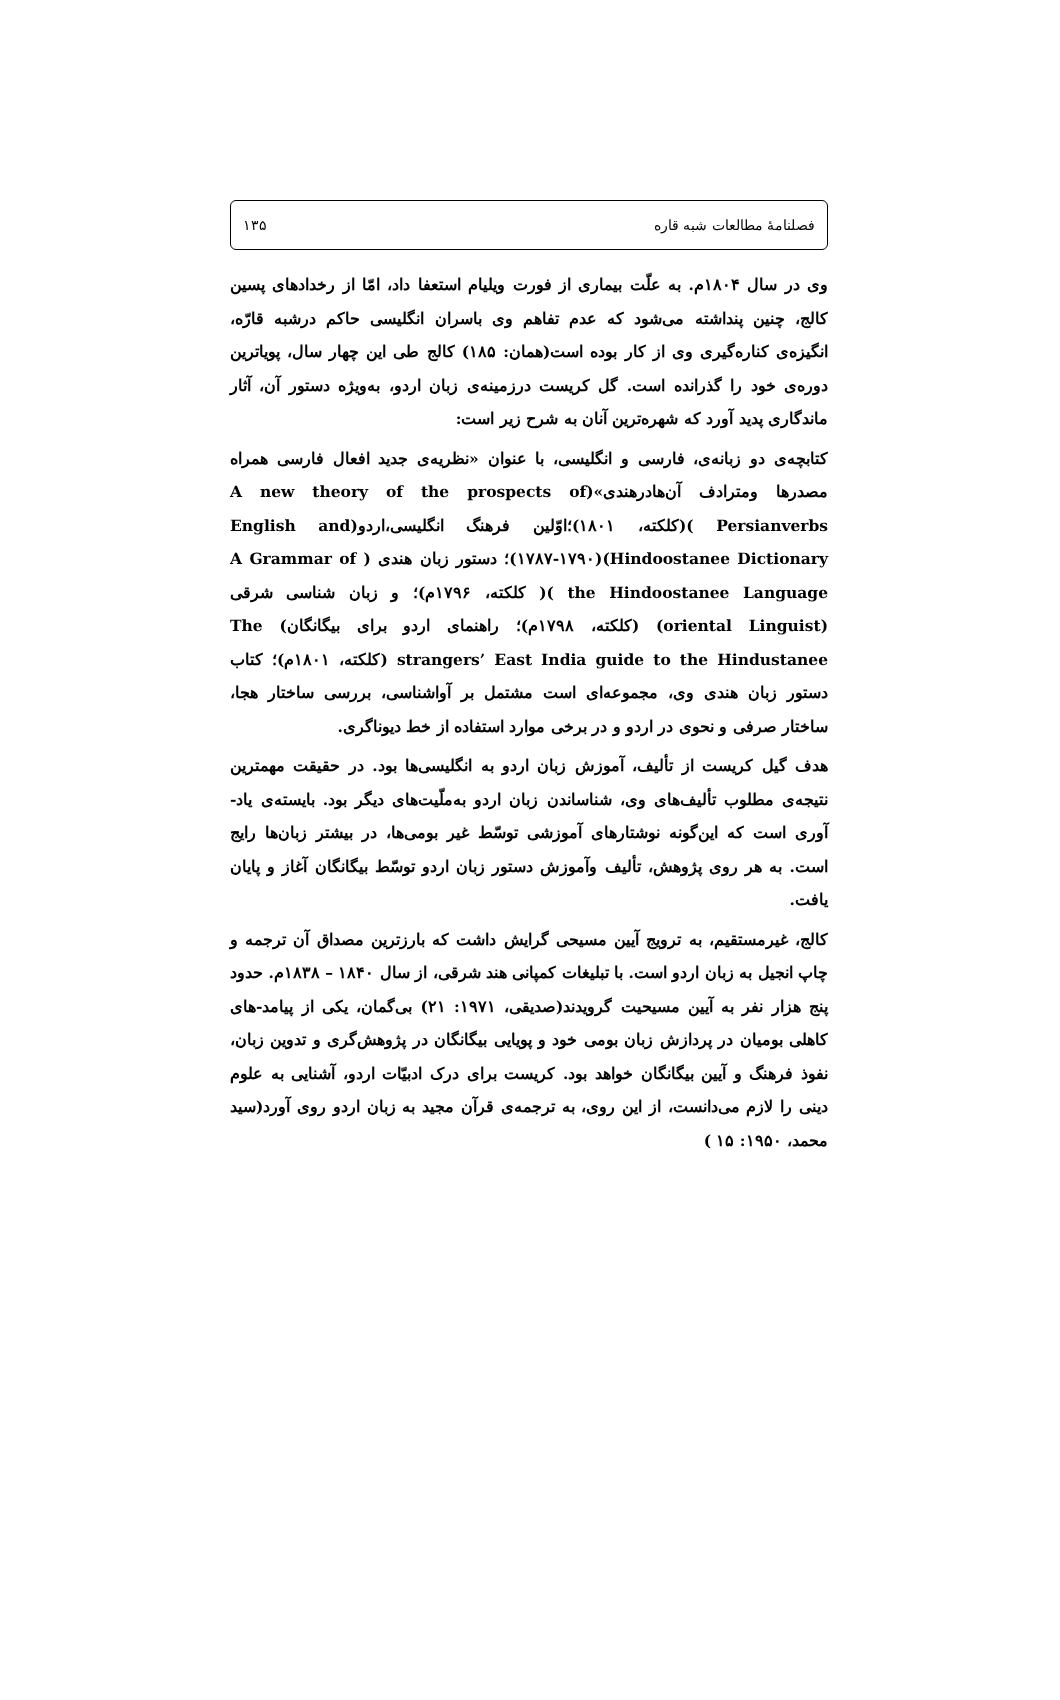فصلنامهٔ مطالعات شبه قاره ۱۳۵
وی در سال ۱۸۰۴م. به علّت بیماری از فورت ویلیام استعفا داد، امّا از رخدادهای پسین کالج، چنین پنداشته می‌شود که عدم تفاهم وی با‌سران انگلیسی حاکم درشبه قارّه، انگیزه‌ی کناره‌گیری وی از کار بوده است(همان: ۱۸۵) کالج طی این چهار سال، پویاترین دوره‌ی خود را گذرانده است. گل کریست درزمینه‌ی زبان اردو، به‌ویژه دستور آن، آثار ماندگاری پدید آورد که شهره‌ترین آنان به شرح زیر است:
کتابچه‌ی دو زبانه‌ی، فارسی و انگلیسی، با عنوان «نظریه‌ی جدید افعال فارسی همراه مصدرها ومترادف آن‌هادرهندی»(A new theory of the prospects of Persianverbs )(کلکته، ۱۸۰۱)؛اوّلین فرهنگ انگلیسی،اردو(English and Hindoostanee Dictionary)(۱۷۸۷-۱۷۹۰)؛ دستور زبان هندی ( A Grammar of the Hindoostanee Language )( کلکته، ۱۷۹۶م)؛ و زبان شناسی شرقی (oriental Linguist) (کلکته، ۱۷۹۸م)؛ راهنمای اردو برای بیگانگان) The strangers’ East India guide to the Hindustanee (کلکته، ۱۸۰۱م)؛ کتاب دستور زبان هندی وی، مجموعه‌ای است مشتمل بر آواشناسی، بررسی ساختار هجا، ساختار صرفی و نحوی در اردو و در برخی موارد استفاده از خط دیوناگری.
هدف گیل کریست از تألیف، آموزش زبان اردو به انگلیسی‌ها بود. در حقیقت مهمترین نتیجه‌ی مطلوب تألیف‌های وی، شناساندن زبان اردو به‌ملّیت‌های دیگر بود. بایسته‌ی یاد-آوری است که این‌گونه نوشتارهای آموزشی توسّط غیر بومی‌ها، در بیشتر زبان‌ها رایج است. به هر روی پژوهش، تألیف وآموزش دستور زبان اردو توسّط بیگانگان آغاز و پایان یافت.
کالج، غیرمستقیم، به ترویج آیین مسیحی گرایش داشت که بارزترین مصداق آن ترجمه و چاپ انجیل به زبان اردو است. با تبلیغات کمپانی هند شرقی، از سال ۱۸۴۰ – ۱۸۳۸م. حدود پنج هزار نفر به آیین مسیحیت گرویدند(صدیقی، ۱۹۷۱: ۲۱) بی‌گمان، یکی از پیامد-های کاهلی بومیان در پردازش زبان بومی خود و پویایی بیگانگان در پژوهش‌گری و تدوین زبان، نفوذ فرهنگ و آیین بیگانگان خواهد بود. کریست برای درک ادبیّات اردو، آشنایی به علوم دینی را لازم می‌دانست، از این روی، به ترجمه‌ی قرآن مجید به زبان اردو روی آورد(سید محمد، ۱۹۵۰: ۱۵ )